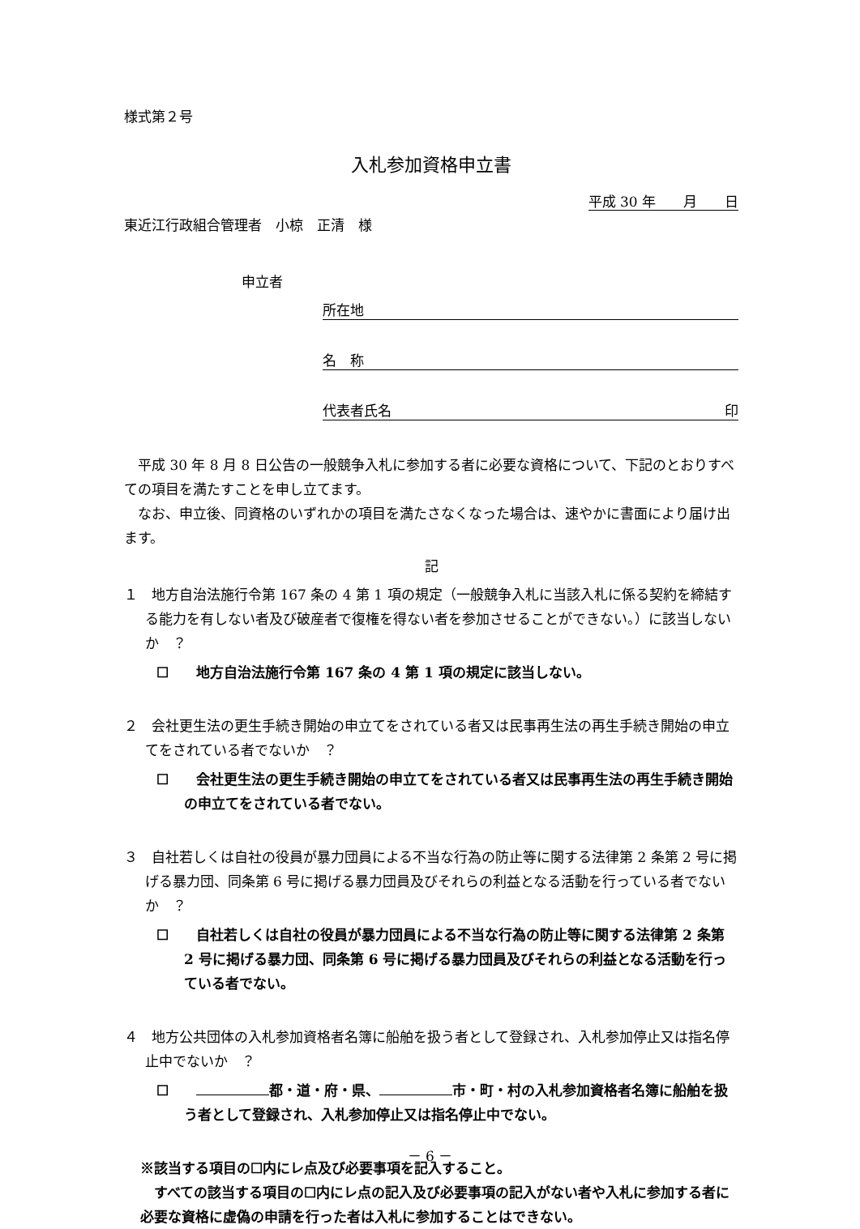様式第２号
入札参加資格申立書
平成 30 年　　月　　日
東近江行政組合管理者　小椋　正清　様
申立者
所在地
名　称
代表者氏名 印
平成 30 年 8 月 8 日公告の一般競争入札に参加する者に必要な資格について、下記のとおりすべての項目を満たすことを申し立てます。
なお、申立後、同資格のいずれかの項目を満たさなくなった場合は、速やかに書面により届け出ます。
記
１　地方自治法施行令第 167 条の 4 第 1 項の規定（一般競争入札に当該入札に係る契約を締結する能力を有しない者及び破産者で復権を得ない者を参加させることができない。）に該当しないか　？
☐　　地方自治法施行令第 167 条の 4 第 1 項の規定に該当しない。
２　会社更生法の更生手続き開始の申立てをされている者又は民事再生法の再生手続き開始の申立てをされている者でないか　？
☐　　会社更生法の更生手続き開始の申立てをされている者又は民事再生法の再生手続き開始の申立てをされている者でない。
３　自社若しくは自社の役員が暴力団員による不当な行為の防止等に関する法律第 2 条第 2 号に掲げる暴力団、同条第 6 号に掲げる暴力団員及びそれらの利益となる活動を行っている者でないか　？
☐　　自社若しくは自社の役員が暴力団員による不当な行為の防止等に関する法律第 2 条第 2 号に掲げる暴力団、同条第 6 号に掲げる暴力団員及びそれらの利益となる活動を行っている者でない。
４　地方公共団体の入札参加資格者名簿に船舶を扱う者として登録され、入札参加停止又は指名停止中でないか　？
☐　　 都・道・府・県、 市・町・村の入札参加資格者名簿に船舶を扱う者として登録され、入札参加停止又は指名停止中でない。
※該当する項目の☐内にレ点及び必要事項を記入すること。
すべての該当する項目の☐内にレ点の記入及び必要事項の記入がない者や入札に参加する者に必要な資格に虚偽の申請を行った者は入札に参加することはできない。
－ 6 －